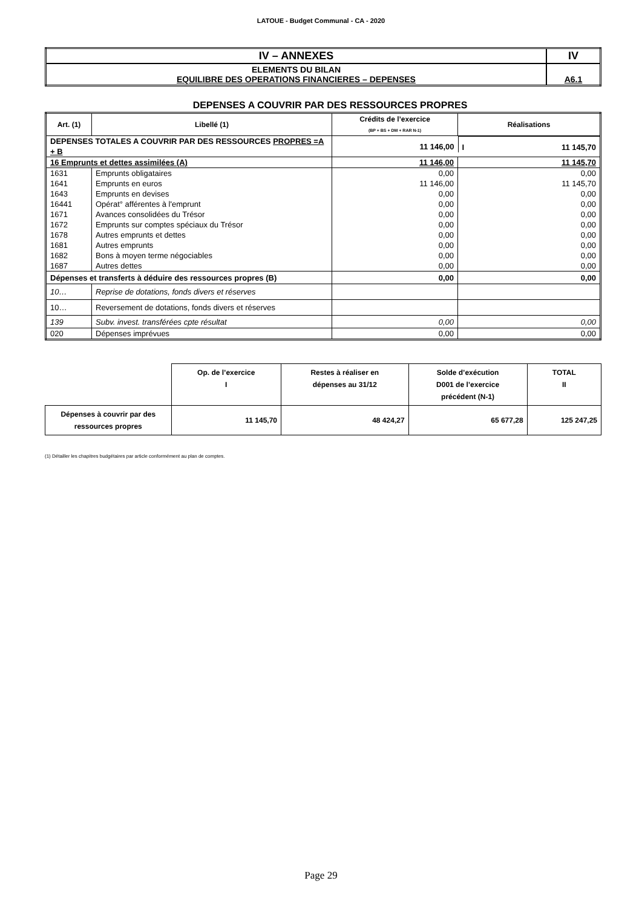LATOUE - Budget Communal - CA - 2020
| IV – ANNEXES | IV |
| ELEMENTS DU BILAN EQUILIBRE DES OPERATIONS FINANCIERES – DEPENSES | A6.1 |
DEPENSES A COUVRIR PAR DES RESSOURCES PROPRES
| Art. (1) | Libellé (1) | Crédits de l’exercice (BP + BS + DM + RAR N-1) | Réalisations |
| --- | --- | --- | --- |
| DEPENSES TOTALES A COUVRIR PAR DES RESSOURCES PROPRES =A + B | | 11 146,00 | I 11 145,70 |
| 16 Emprunts et dettes assimilées (A) | | 11 146,00 | 11 145,70 |
| 1631 | Emprunts obligataires | 0,00 | 0,00 |
| 1641 | Emprunts en euros | 11 146,00 | 11 145,70 |
| 1643 | Emprunts en devises | 0,00 | 0,00 |
| 16441 | Opérat° afférentes à l'emprunt | 0,00 | 0,00 |
| 1671 | Avances consolidées du Trésor | 0,00 | 0,00 |
| 1672 | Emprunts sur comptes spéciaux du Trésor | 0,00 | 0,00 |
| 1678 | Autres emprunts et dettes | 0,00 | 0,00 |
| 1681 | Autres emprunts | 0,00 | 0,00 |
| 1682 | Bons à moyen terme négociables | 0,00 | 0,00 |
| 1687 | Autres dettes | 0,00 | 0,00 |
| Dépenses et transferts à déduire des ressources propres (B) | | 0,00 | 0,00 |
| 10… | Reprise de dotations, fonds divers et réserves | | |
| 10… | Reversement de dotations, fonds divers et réserves | | |
| 139 | Subv. invest. transférées cpte résultat | 0,00 | 0,00 |
| 020 | Dépenses imprévues | 0,00 | 0,00 |
| | Op. de l’exercice I | Restes à réaliser en dépenses au 31/12 | Solde d’exécution D001 de l’exercice précédent (N-1) | TOTAL II |
| Dépenses à couvrir par des ressources propres | 11 145,70 | 48 424,27 | 65 677,28 | 125 247,25 |
(1) Détailler les chapitres budgétaires par article conformément au plan de comptes.
Page 29